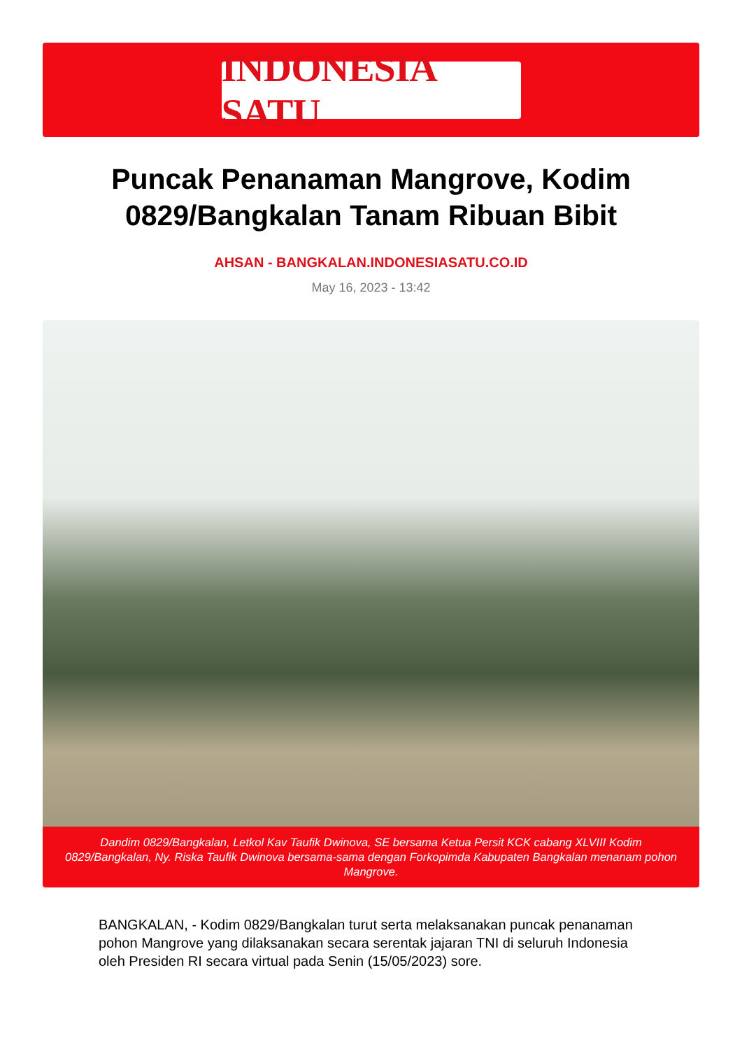INDONESIA SATU
Puncak Penanaman Mangrove, Kodim 0829/Bangkalan Tanam Ribuan Bibit
AHSAN - BANGKALAN.INDONESIASATU.CO.ID
May 16, 2023 - 13:42
Dandim 0829/Bangkalan, Letkol Kav Taufik Dwinova, SE bersama Ketua Persit KCK cabang XLVIII Kodim 0829/Bangkalan, Ny. Riska Taufik Dwinova bersama-sama dengan Forkopimda Kabupaten Bangkalan menanam pohon Mangrove.
BANGKALAN, - Kodim 0829/Bangkalan turut serta melaksanakan puncak penanaman pohon Mangrove yang dilaksanakan secara serentak jajaran TNI di seluruh Indonesia oleh Presiden RI secara virtual pada Senin (15/05/2023) sore.